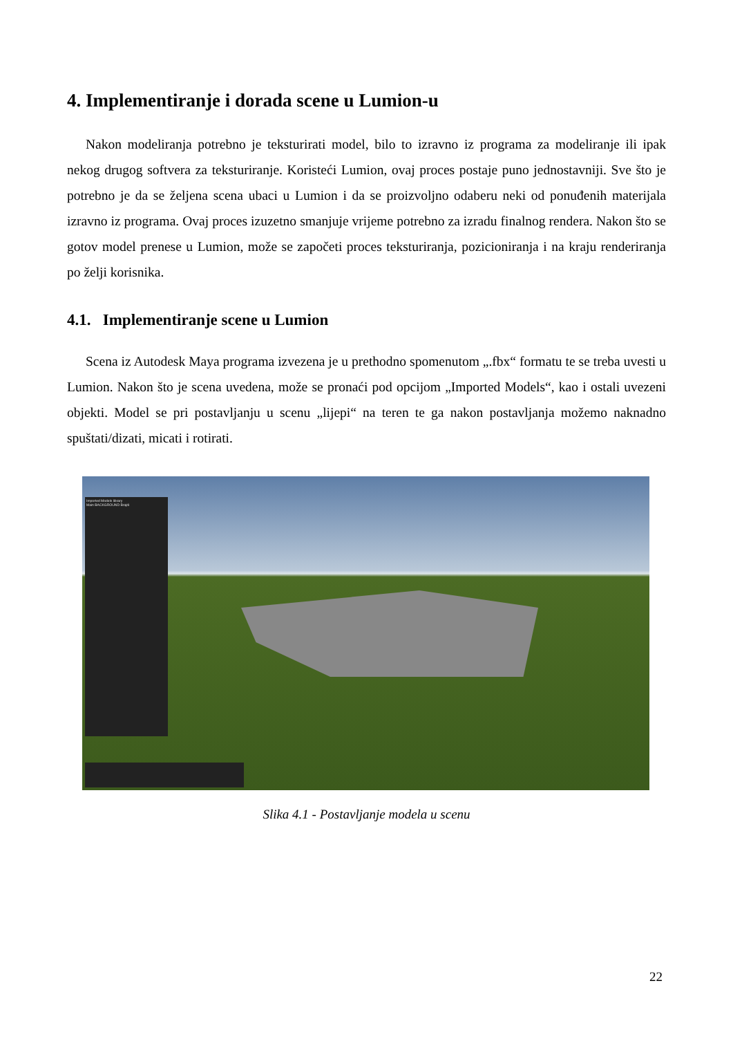4. Implementiranje i dorada scene u Lumion-u
Nakon modeliranja potrebno je teksturirati model, bilo to izravno iz programa za modeliranje ili ipak nekog drugog softvera za teksturiranje. Koristeći Lumion, ovaj proces postaje puno jednostavniji. Sve što je potrebno je da se željena scena ubaci u Lumion i da se proizvoljno odaberu neki od ponuđenih materijala izravno iz programa. Ovaj proces izuzetno smanjuje vrijeme potrebno za izradu finalnog rendera. Nakon što se gotov model prenese u Lumion, može se započeti proces teksturiranja, pozicioniranja i na kraju renderiranja po želji korisnika.
4.1. Implementiranje scene u Lumion
Scena iz Autodesk Maya programa izvezena je u prethodno spomenutom „.fbx“ formatu te se treba uvesti u Lumion. Nakon što je scena uvedena, može se pronaći pod opcijom „Imported Models“, kao i ostali uvezeni objekti. Model se pri postavljanju u scenu „lijepi“ na teren te ga nakon postavljanja možemo naknadno spuštati/dizati, micati i rotirati.
Imported Models library
Main BACKGROUND Brajdi
Slika 4.1 - Postavljanje modela u scenu
22